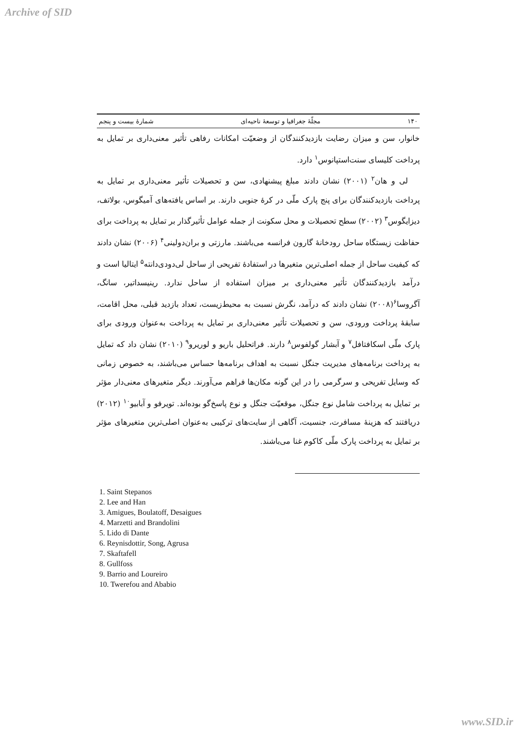Archive of SID
۱۴۰ مجلّهٔ جغرافیا و توسعهٔ ناحیه‌ای شمارهٔ بیست و پنجم
خانوار، سن و میزان رضایت بازدیدکنندگان از وضعیّت امکانات رفاهی تأثیر معنی‌داری بر تمایل به پرداخت کلیسای سنت‌استپانوس<sup>۱</sup> دارد.
لی و هان<sup>۲</sup> (۲۰۰۱) نشان دادند مبلغ پیشنهادی، سن و تحصیلات تأثیر معنی‌داری بر تمایل به پرداخت بازدیدکنندگان برای پنج پارک ملّی در کرهٔ جنوبی دارند. بر اساس یافته‌های آمیگوس، بولاتف، دیزایگوس<sup>۳</sup> (۲۰۰۲) سطح تحصیلات و محل سکونت از جمله عوامل تأثیرگذار بر تمایل به پرداخت برای حفاظت زیستگاه ساحل رودخانهٔ گارون فرانسه می‌باشند. مارزتی و بران‌دولینی<sup>۴</sup> (۲۰۰۶) نشان دادند که کیفیت ساحل از جمله اصلی‌ترین متغیرها در استفادهٔ تفریحی از ساحل لی‌دودی‌دانته<sup>۵</sup> ایتالیا است و درآمد بازدیدکنندگان تأثیر معنی‌داری بر میزان استفاده از ساحل ندارد. رینیسداتیر، سانگ، آگروسا<sup>۶</sup>(۲۰۰۸) نشان دادند که درآمد، نگرش نسبت به محیط‌زیست، تعداد بازدید قبلی، محل اقامت، سابقهٔ پرداخت ورودی، سن و تحصیلات تأثیر معنی‌داری بر تمایل به پرداخت به‌عنوان ورودی برای پارک ملّی اسکافتافل<sup>۷</sup> و آبشار گولفوس<sup>۸</sup> دارند. فراتحلیل باریو و لوریرو<sup>۹</sup> (۲۰۱۰) نشان داد که تمایل به پرداخت برنامه‌های مدیریت جنگل نسبت به اهداف برنامه‌ها حساس می‌باشند، به خصوص زمانی که وسایل تفریحی و سرگرمی را در این گونه مکان‌ها فراهم می‌آورند. دیگر متغیرهای معنی‌دار مؤثر بر تمایل به پرداخت شامل نوع جنگل، موقعیّت جنگل و نوع پاسخ‌گو بوده‌اند. تویرفو و آبابیو<sup>۱۰</sup> (۲۰۱۲) دریافتند که هزینهٔ مسافرت، جنسیت، آگاهی از سایت‌های ترکیبی به‌عنوان اصلی‌ترین متغیرهای مؤثر بر تمایل به پرداخت پارک ملّی کاکوم غنا می‌باشند.
1. Saint Stepanos
2. Lee and Han
3. Amigues, Boulatoff, Desaigues
4. Marzetti and Brandolini
5. Lido di Dante
6. Reynisdottir, Song, Agrusa
7. Skaftafell
8. Gullfoss
9. Barrio and Loureiro
10. Twerefou and Ababio
www.SID.ir